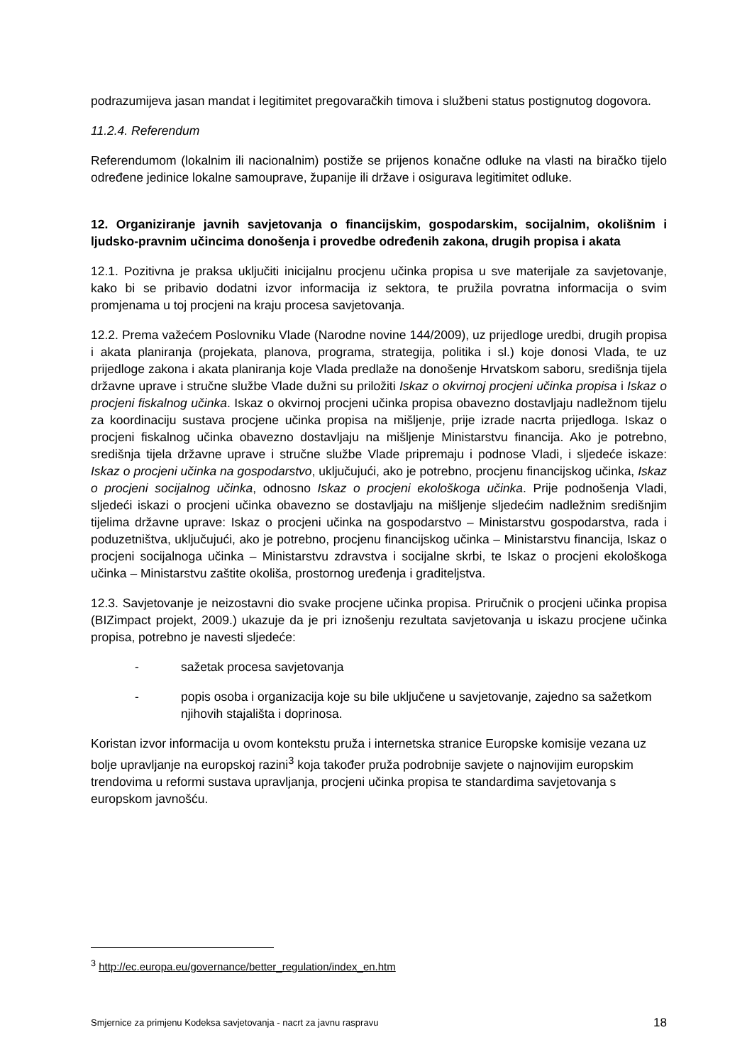podrazumijeva jasan mandat i legitimitet pregovaračkih timova i službeni status postignutog dogovora.
11.2.4. Referendum
Referendumom (lokalnim ili nacionalnim) postiže se prijenos konačne odluke na vlasti na biračko tijelo određene jedinice lokalne samouprave, županije ili države i osigurava legitimitet odluke.
12. Organiziranje javnih savjetovanja o financijskim, gospodarskim, socijalnim, okolišnim i ljudsko-pravnim učincima donošenja i provedbe određenih zakona, drugih propisa i akata
12.1. Pozitivna je praksa uključiti inicijalnu procjenu učinka propisa u sve materijale za savjetovanje, kako bi se pribavio dodatni izvor informacija iz sektora, te pružila povratna informacija o svim promjenama u toj procjeni na kraju procesa savjetovanja.
12.2. Prema važećem Poslovniku Vlade (Narodne novine 144/2009), uz prijedloge uredbi, drugih propisa i akata planiranja (projekata, planova, programa, strategija, politika i sl.) koje donosi Vlada, te uz prijedloge zakona i akata planiranja koje Vlada predlaže na donošenje Hrvatskom saboru, središnja tijela državne uprave i stručne službe Vlade dužni su priložiti Iskaz o okvirnoj procjeni učinka propisa i Iskaz o procjeni fiskalnog učinka. Iskaz o okvirnoj procjeni učinka propisa obavezno dostavljaju nadležnom tijelu za koordinaciju sustava procjene učinka propisa na mišljenje, prije izrade nacrta prijedloga. Iskaz o procjeni fiskalnog učinka obavezno dostavljaju na mišljenje Ministarstvu financija. Ako je potrebno, središnja tijela državne uprave i stručne službe Vlade pripremaju i podnose Vladi, i sljedeće iskaze: Iskaz o procjeni učinka na gospodarstvo, uključujući, ako je potrebno, procjenu financijskog učinka, Iskaz o procjeni socijalnog učinka, odnosno Iskaz o procjeni ekološkoga učinka. Prije podnošenja Vladi, sljedeći iskazi o procjeni učinka obavezno se dostavljaju na mišljenje sljedećim nadležnim središnjim tijelima državne uprave: Iskaz o procjeni učinka na gospodarstvo – Ministarstvu gospodarstva, rada i poduzetništva, uključujući, ako je potrebno, procjenu financijskog učinka – Ministarstvu financija, Iskaz o procjeni socijalnoga učinka – Ministarstvu zdravstva i socijalne skrbi, te Iskaz o procjeni ekološkoga učinka – Ministarstvu zaštite okoliša, prostornog uređenja i graditeljstva.
12.3. Savjetovanje je neizostavni dio svake procjene učinka propisa. Priručnik o procjeni učinka propisa (BIZimpact projekt, 2009.) ukazuje da je pri iznošenju rezultata savjetovanja u iskazu procjene učinka propisa, potrebno je navesti sljedeće:
- sažetak procesa savjetovanja
- popis osoba i organizacija koje su bile uključene u savjetovanje, zajedno sa sažetkom njihovih stajališta i doprinosa.
Koristan izvor informacija u ovom kontekstu pruža i internetska stranice Europske komisije vezana uz bolje upravljanje na europskoj razini<sup>3</sup> koja također pruža podrobnije savjete o najnovijim europskim trendovima u reformi sustava upravljanja, procjeni učinka propisa te standardima savjetovanja s europskom javnošću.
<sup>3</sup> http://ec.europa.eu/governance/better_regulation/index_en.htm
Smjernice za primjenu Kodeksa savjetovanja - nacrt za javnu raspravu 18